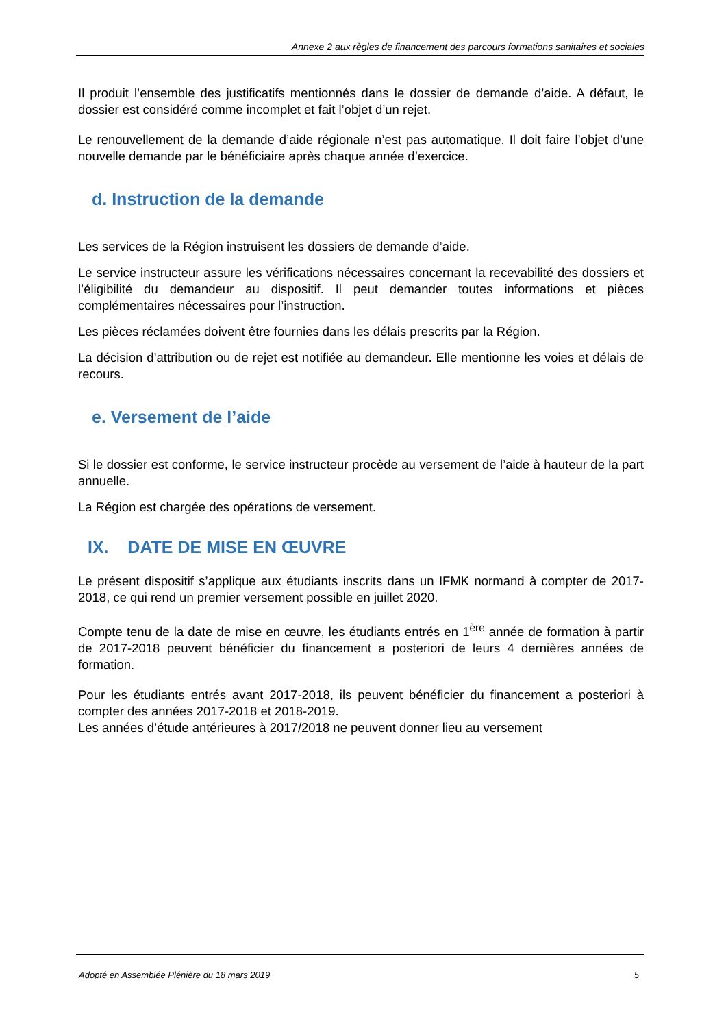Annexe 2 aux règles de financement des parcours formations sanitaires et sociales
Il produit l’ensemble des justificatifs mentionnés dans le dossier de demande d’aide. A défaut, le dossier est considéré comme incomplet et fait l’objet d’un rejet.
Le renouvellement de la demande d’aide régionale n’est pas automatique. Il doit faire l’objet d’une nouvelle demande par le bénéficiaire après chaque année d’exercice.
d. Instruction de la demande
Les services de la Région instruisent les dossiers de demande d’aide.
Le service instructeur assure les vérifications nécessaires concernant la recevabilité des dossiers et l’éligibilité du demandeur au dispositif. Il peut demander toutes informations et pièces complémentaires nécessaires pour l’instruction.
Les pièces réclamées doivent être fournies dans les délais prescrits par la Région.
La décision d’attribution ou de rejet est notifiée au demandeur. Elle mentionne les voies et délais de recours.
e. Versement de l’aide
Si le dossier est conforme, le service instructeur procède au versement de l’aide à hauteur de la part annuelle.
La Région est chargée des opérations de versement.
IX. DATE DE MISE EN ŒUVRE
Le présent dispositif s’applique aux étudiants inscrits dans un IFMK normand à compter de 2017-2018, ce qui rend un premier versement possible en juillet 2020.
Compte tenu de la date de mise en œuvre, les étudiants entrés en 1<sup>ère</sup> année de formation à partir de 2017-2018 peuvent bénéficier du financement a posteriori de leurs 4 dernières années de formation.
Pour les étudiants entrés avant 2017-2018, ils peuvent bénéficier du financement a posteriori à compter des années 2017-2018 et 2018-2019.
Les années d’étude antérieures à 2017/2018 ne peuvent donner lieu au versement
Adopté en Assemblée Plénière du 18 mars 2019 5